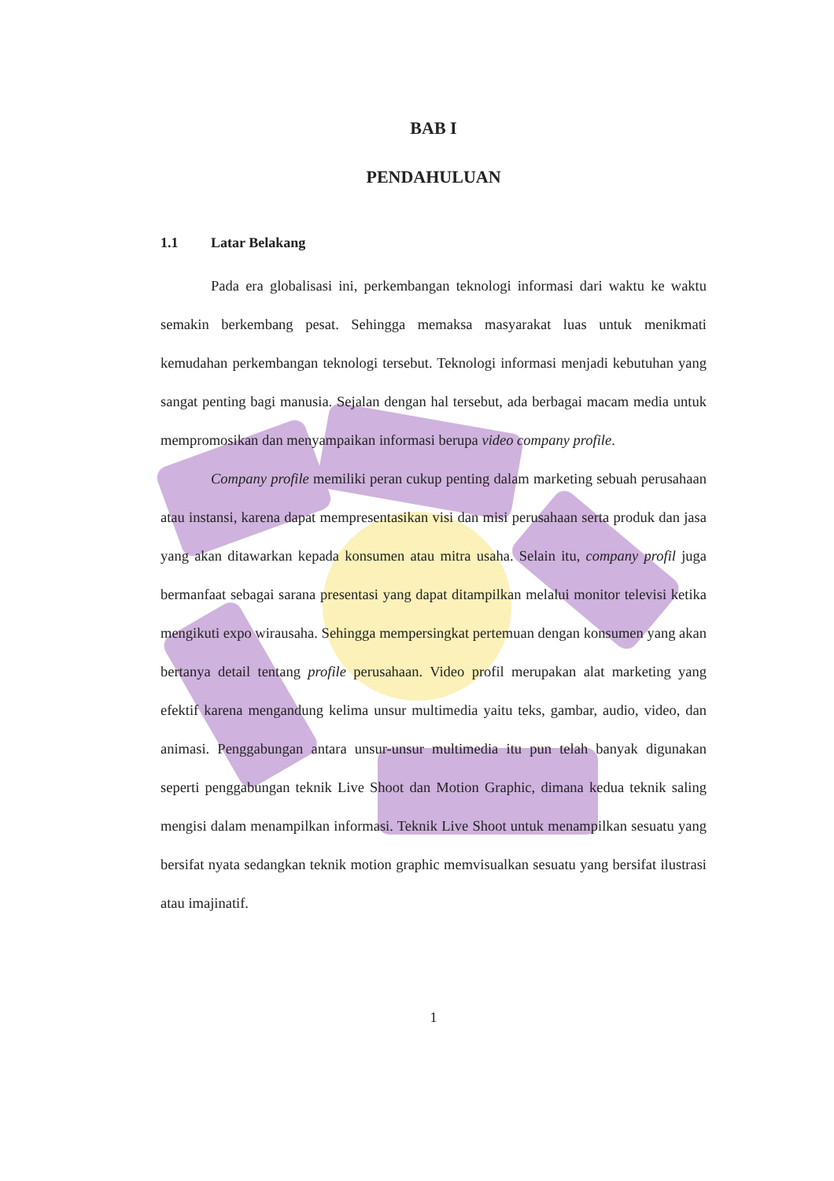BAB I
PENDAHULUAN
1.1 Latar Belakang
Pada era globalisasi ini, perkembangan teknologi informasi dari waktu ke waktu semakin berkembang pesat. Sehingga memaksa masyarakat luas untuk menikmati kemudahan perkembangan teknologi tersebut. Teknologi informasi menjadi kebutuhan yang sangat penting bagi manusia. Sejalan dengan hal tersebut, ada berbagai macam media untuk mempromosikan dan menyampaikan informasi berupa video company profile.
Company profile memiliki peran cukup penting dalam marketing sebuah perusahaan atau instansi, karena dapat mempresentasikan visi dan misi perusahaan serta produk dan jasa yang akan ditawarkan kepada konsumen atau mitra usaha. Selain itu, company profil juga bermanfaat sebagai sarana presentasi yang dapat ditampilkan melalui monitor televisi ketika mengikuti expo wirausaha. Sehingga mempersingkat pertemuan dengan konsumen yang akan bertanya detail tentang profile perusahaan. Video profil merupakan alat marketing yang efektif karena mengandung kelima unsur multimedia yaitu teks, gambar, audio, video, dan animasi. Penggabungan antara unsur-unsur multimedia itu pun telah banyak digunakan seperti penggabungan teknik Live Shoot dan Motion Graphic, dimana kedua teknik saling mengisi dalam menampilkan informasi. Teknik Live Shoot untuk menampilkan sesuatu yang bersifat nyata sedangkan teknik motion graphic memvisualkan sesuatu yang bersifat ilustrasi atau imajinatif.
1